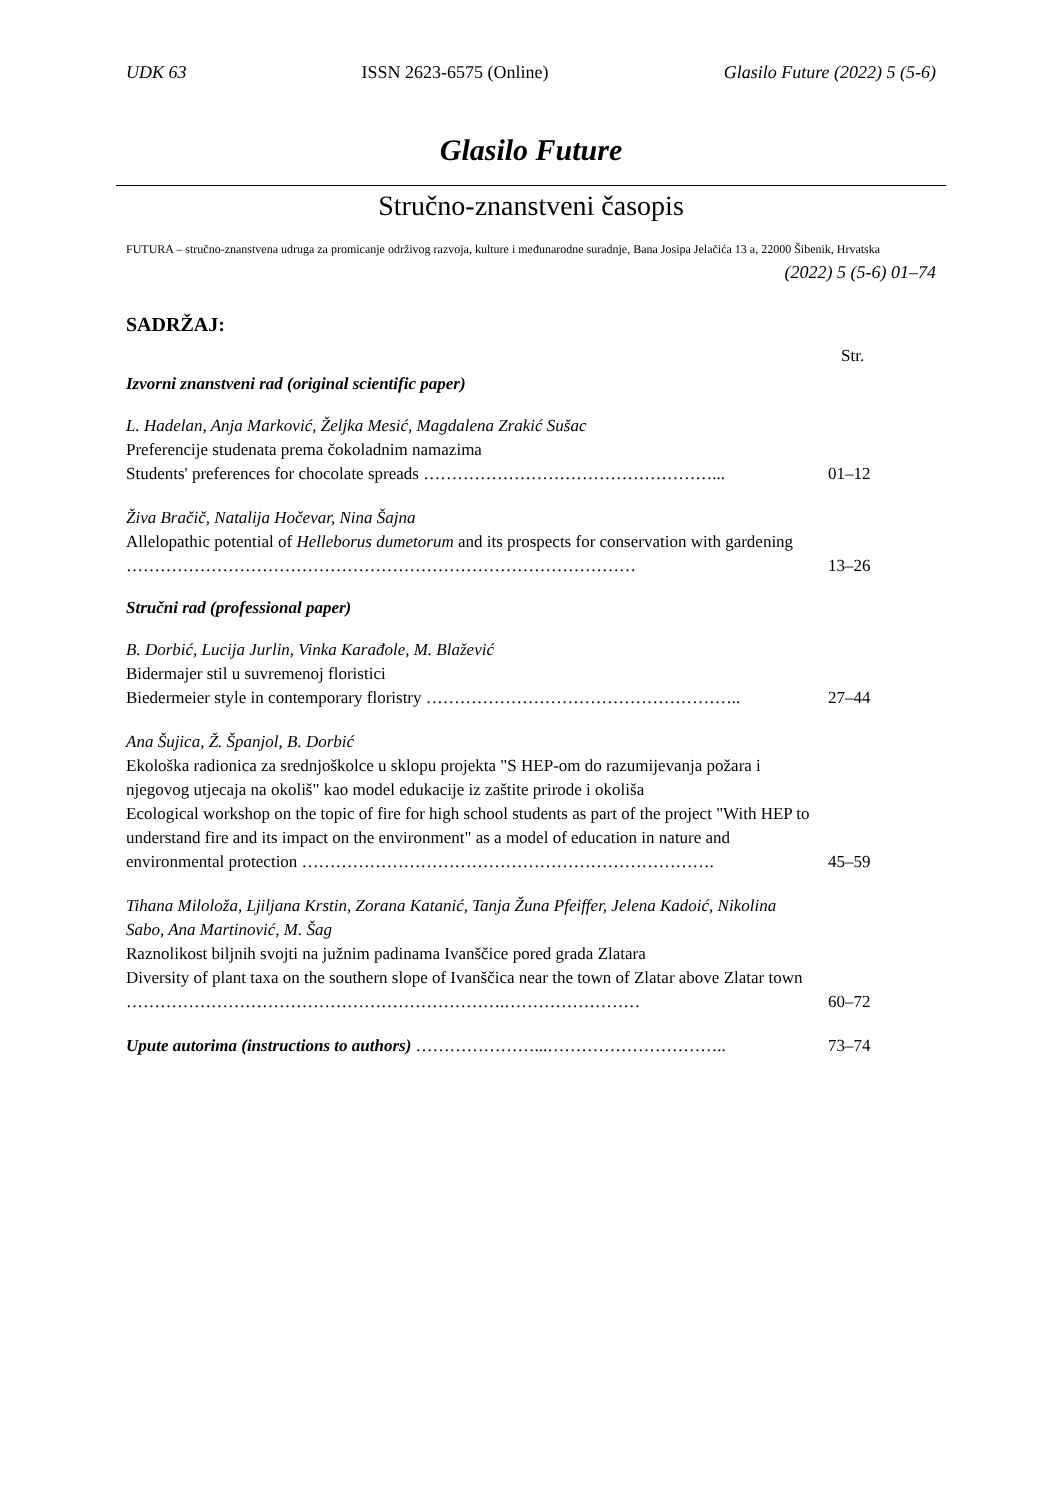UDK 63 ISSN 2623-6575 (Online) Glasilo Future (2022) 5 (5-6)
Glasilo Future
Stručno-znanstveni časopis
FUTURA – stručno-znanstvena udruga za promicanje održivog razvoja, kulture i međunarodne suradnje, Bana Josipa Jelačića 13 a, 22000 Šibenik, Hrvatska
(2022) 5 (5-6) 01–74
SADRŽAJ:
Str.
Izvorni znanstveni rad (original scientific paper)
L. Hadelan, Anja Marković, Željka Mesić, Magdalena Zrakić Sušac
Preferencije studenata prema čokoladnim namazima
Students' preferences for chocolate spreads ……………………………………………...
01–12
Živa Bračič, Natalija Hočevar, Nina Šajna
Allelopathic potential of Helleborus dumetorum and its prospects for conservation with gardening ………………………………………………………………………………
13–26
Stručni rad (professional paper)
B. Dorbić, Lucija Jurlin, Vinka Karađole, M. Blažević
Bidermajer stil u suvremenoj floristici
Biedermeier style in contemporary floristry ………………………………………………..
27–44
Ana Šujica, Ž. Španjol, B. Dorbić
Ekološka radionica za srednjoškolce u sklopu projekta "S HEP-om do razumijevanja požara i njegovog utjecaja na okoliš" kao model edukacije iz zaštite prirode i okoliša
Ecological workshop on the topic of fire for high school students as part of the project "With HEP to understand fire and its impact on the environment" as a model of education in nature and environmental protection ……………………………………………………………….
45–59
Tihana Miloloža, Ljiljana Krstin, Zorana Katanić, Tanja Žuna Pfeiffer, Jelena Kadoić, Nikolina Sabo, Ana Martinović, M. Šag
Raznolikost biljnih svojti na južnim padinama Ivanščice pored grada Zlatara
Diversity of plant taxa on the southern slope of Ivanščica near the town of Zlatar above Zlatar town ………………………………………………………….……………………
60–72
Upute autorima (instructions to authors) …………………...………………………….. 73–74